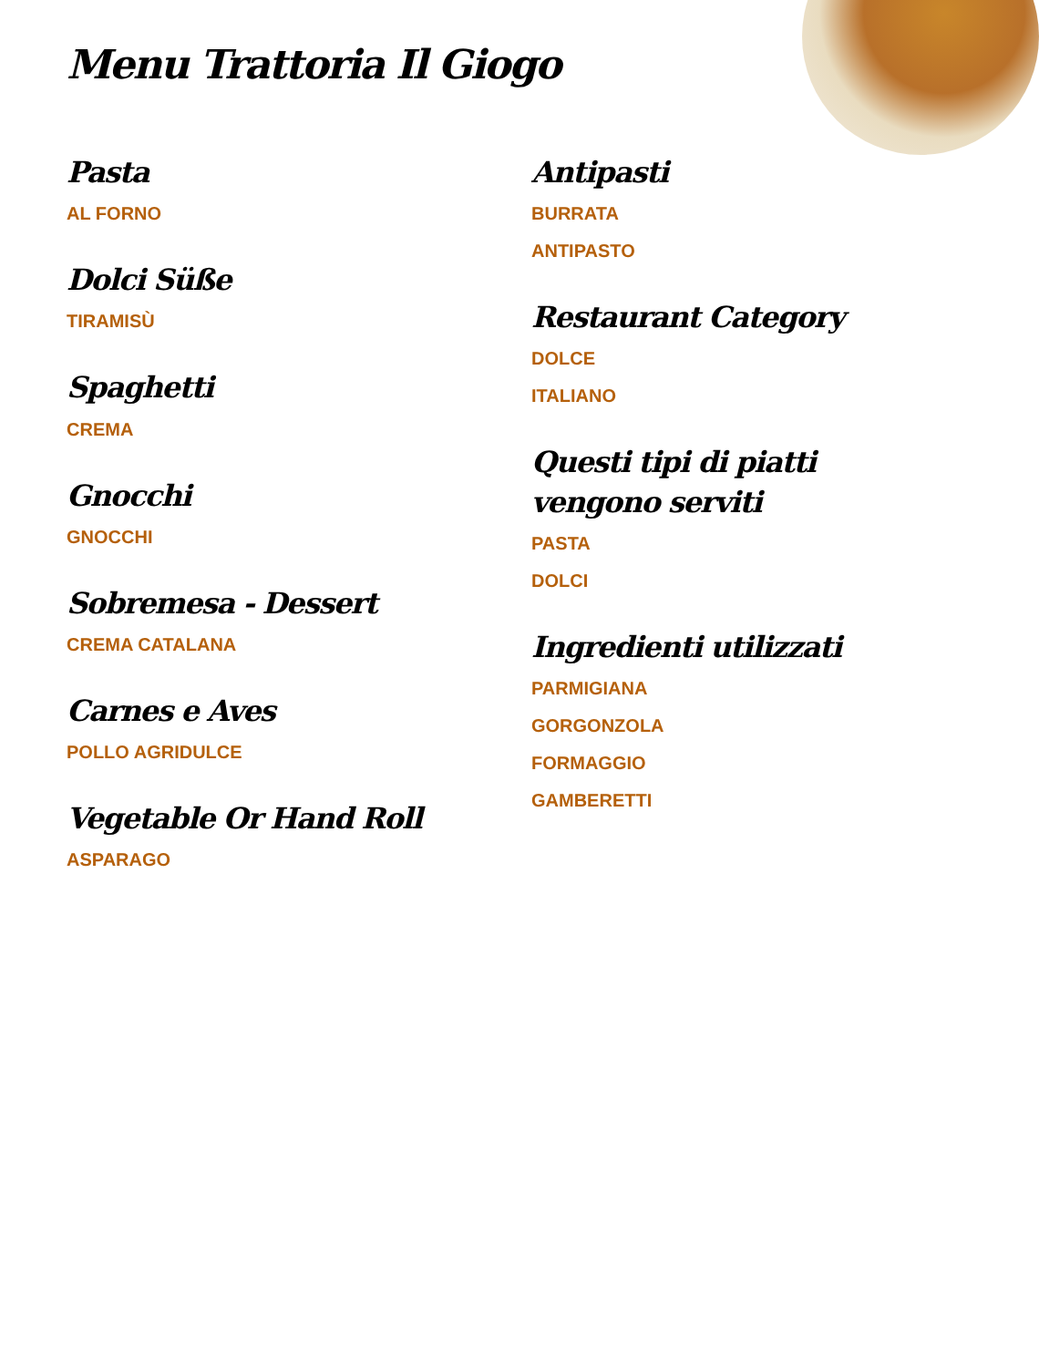Menu Trattoria Il Giogo
Pasta
AL FORNO
Dolci Süße
TIRAMISÙ
Spaghetti
CREMA
Gnocchi
GNOCCHI
Sobremesa - Dessert
CREMA CATALANA
Carnes e Aves
POLLO AGRIDULCE
Vegetable Or Hand Roll
ASPARAGO
Antipasti
BURRATA
ANTIPASTO
Restaurant Category
DOLCE
ITALIANO
Questi tipi di piatti vengono serviti
PASTA
DOLCI
Ingredienti utilizzati
PARMIGIANA
GORGONZOLA
FORMAGGIO
GAMBERETTI